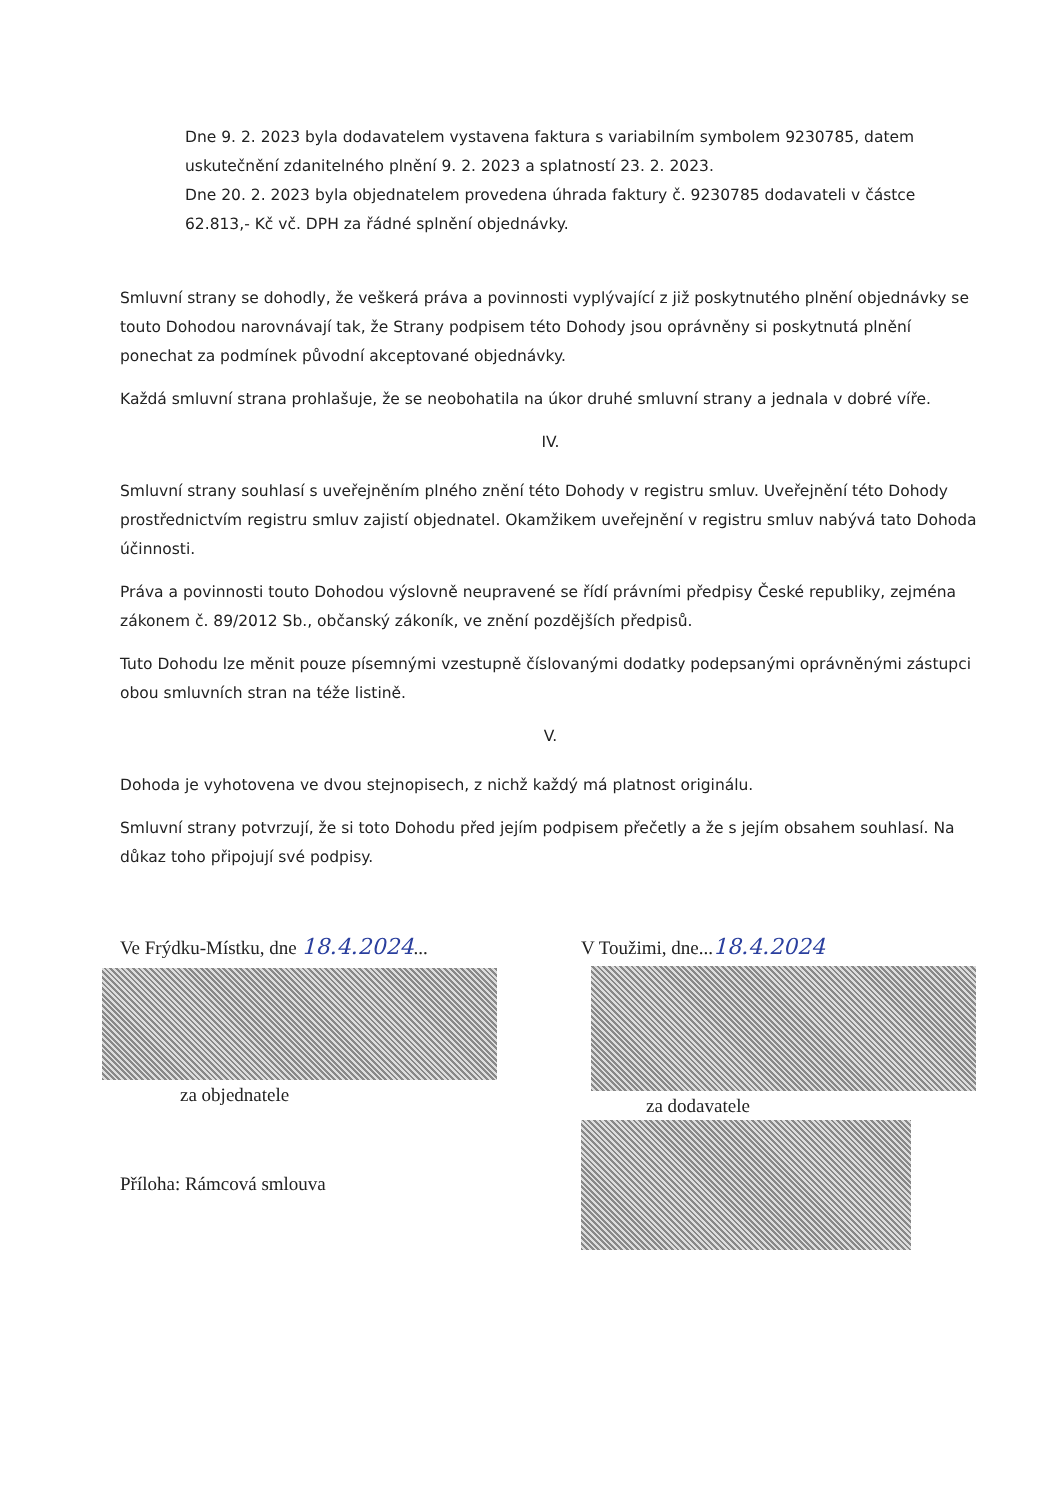Dne 9. 2. 2023 byla dodavatelem vystavena faktura s variabilním symbolem 9230785, datem uskutečnění zdanitelného plnění 9. 2. 2023 a splatností 23. 2. 2023.
Dne 20. 2. 2023 byla objednatelem provedena úhrada faktury č. 9230785 dodavateli v částce 62.813,- Kč vč. DPH za řádné splnění objednávky.
Smluvní strany se dohodly, že veškerá práva a povinnosti vyplývající z již poskytnutého plnění objednávky se touto Dohodou narovnávají tak, že Strany podpisem této Dohody jsou oprávněny si poskytnutá plnění ponechat za podmínek původní akceptované objednávky.
Každá smluvní strana prohlašuje, že se neobohatila na úkor druhé smluvní strany a jednala v dobré víře.
IV.
Smluvní strany souhlasí s uveřejněním plného znění této Dohody v registru smluv. Uveřejnění této Dohody prostřednictvím registru smluv zajistí objednatel. Okamžikem uveřejnění v registru smluv nabývá tato Dohoda účinnosti.
Práva a povinnosti touto Dohodou výslovně neupravené se řídí právními předpisy České republiky, zejména zákonem č. 89/2012 Sb., občanský zákoník, ve znění pozdějších předpisů.
Tuto Dohodu lze měnit pouze písemnými vzestupně číslovanými dodatky podepsanými oprávněnými zástupci obou smluvních stran na téže listině.
V.
Dohoda je vyhotovena ve dvou stejnopisech, z nichž každý má platnost originálu.
Smluvní strany potvrzují, že si toto Dohodu před jejím podpisem přečetly a že s jejím obsahem souhlasí. Na důkaz toho připojují své podpisy.
Ve Frýdku-Místku, dne 18.4.2024...
za objednatele
Příloha: Rámcová smlouva
V Toužimi, dne...18.4.2024
za dodavatele